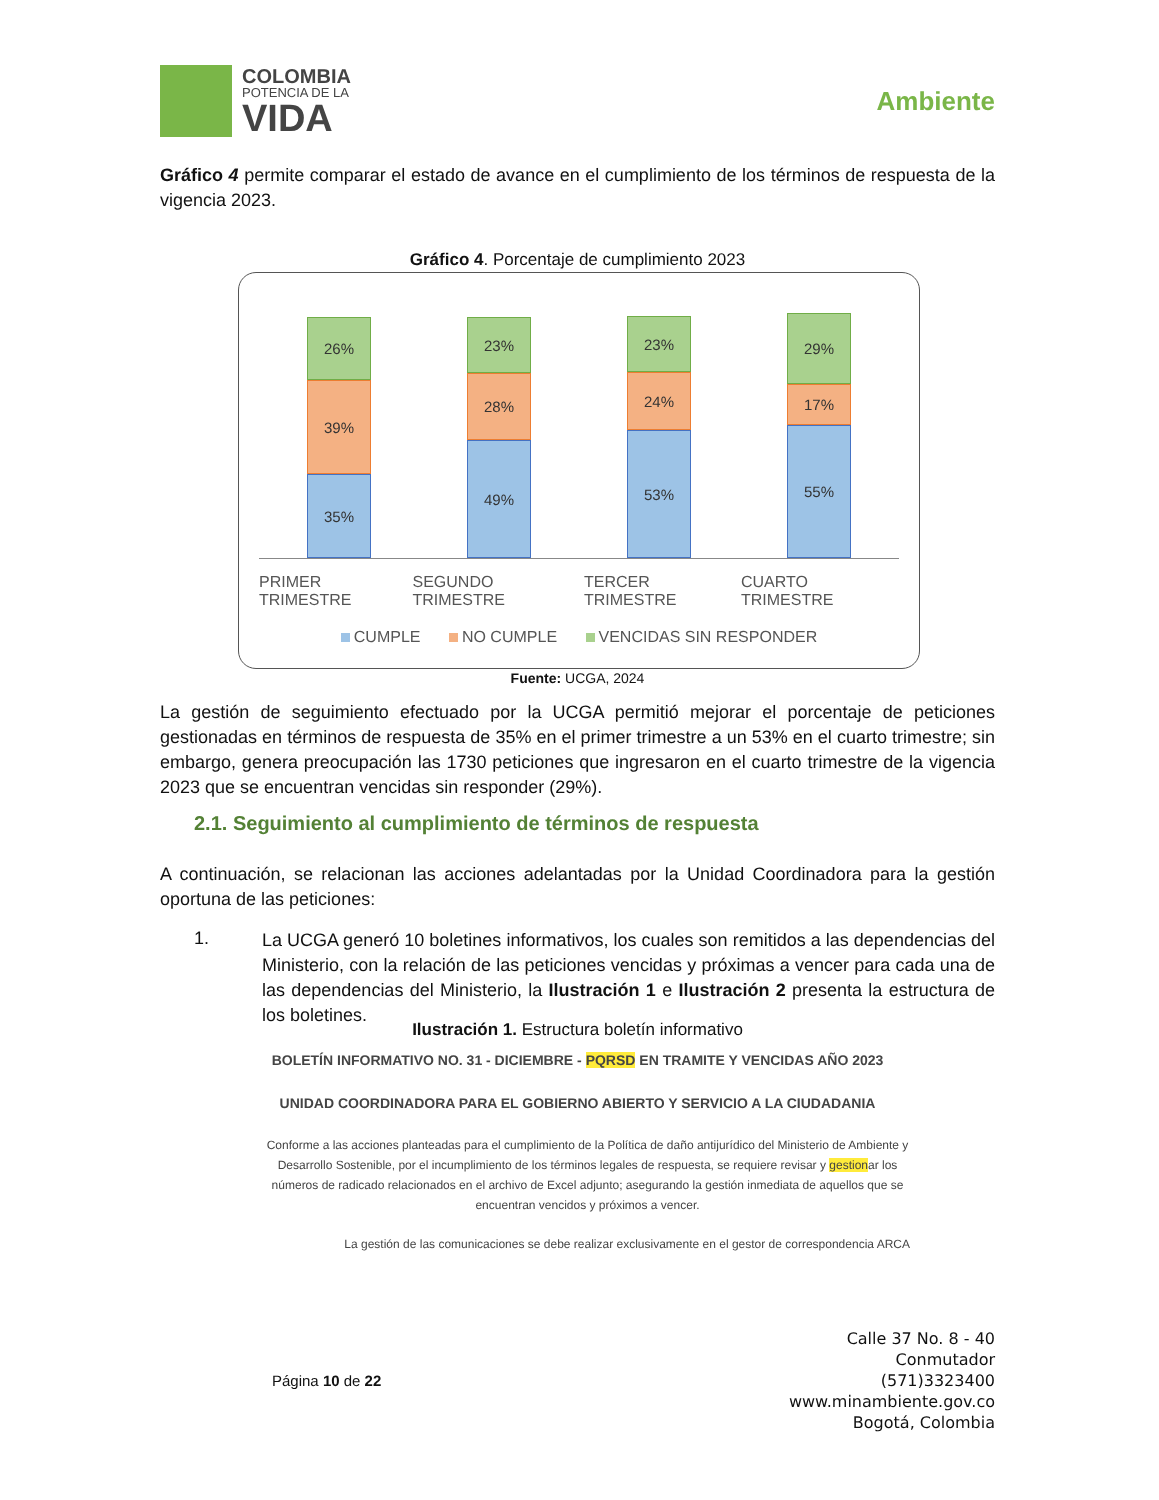COLOMBIA
POTENCIA DE LA
VIDA
Ambiente
Gráfico 4 permite comparar el estado de avance en el cumplimiento de los términos de respuesta de la vigencia 2023.
Gráfico 4. Porcentaje de cumplimiento 2023
26%
39%
35%
23%
28%
49%
23%
24%
53%
29%
17%
55%
PRIMER TRIMESTRE SEGUNDO TRIMESTRE TERCER TRIMESTRE CUARTO TRIMESTRE
CUMPLE NO CUMPLE VENCIDAS SIN RESPONDER
Fuente: UCGA, 2024
La gestión de seguimiento efectuado por la UCGA permitió mejorar el porcentaje de peticiones gestionadas en términos de respuesta de 35% en el primer trimestre a un 53% en el cuarto trimestre; sin embargo, genera preocupación las 1730 peticiones que ingresaron en el cuarto trimestre de la vigencia 2023 que se encuentran vencidas sin responder (29%).
2.1. Seguimiento al cumplimiento de términos de respuesta
A continuación, se relacionan las acciones adelantadas por la Unidad Coordinadora para la gestión oportuna de las peticiones:
1.
La UCGA generó 10 boletines informativos, los cuales son remitidos a las dependencias del Ministerio, con la relación de las peticiones vencidas y próximas a vencer para cada una de las dependencias del Ministerio, la Ilustración 1 e Ilustración 2 presenta la estructura de los boletines.
Ilustración 1. Estructura boletín informativo
BOLETÍN INFORMATIVO NO. 31 - DICIEMBRE - PQRSD EN TRAMITE Y VENCIDAS AÑO 2023
UNIDAD COORDINADORA PARA EL GOBIERNO ABIERTO Y SERVICIO A LA CIUDADANIA
Conforme a las acciones planteadas para el cumplimiento de la Política de daño antijurídico del Ministerio de Ambiente y Desarrollo Sostenible, por el incumplimiento de los términos legales de respuesta, se requiere revisar y gestionar los números de radicado relacionados en el archivo de Excel adjunto; asegurando la gestión inmediata de aquellos que se encuentran vencidos y próximos a vencer.
La gestión de las comunicaciones se debe realizar exclusivamente en el gestor de correspondencia ARCA
Página 10 de 22
Calle 37 No. 8 - 40
Conmutador
(571)3323400
www.minambiente.gov.co
Bogotá, Colombia